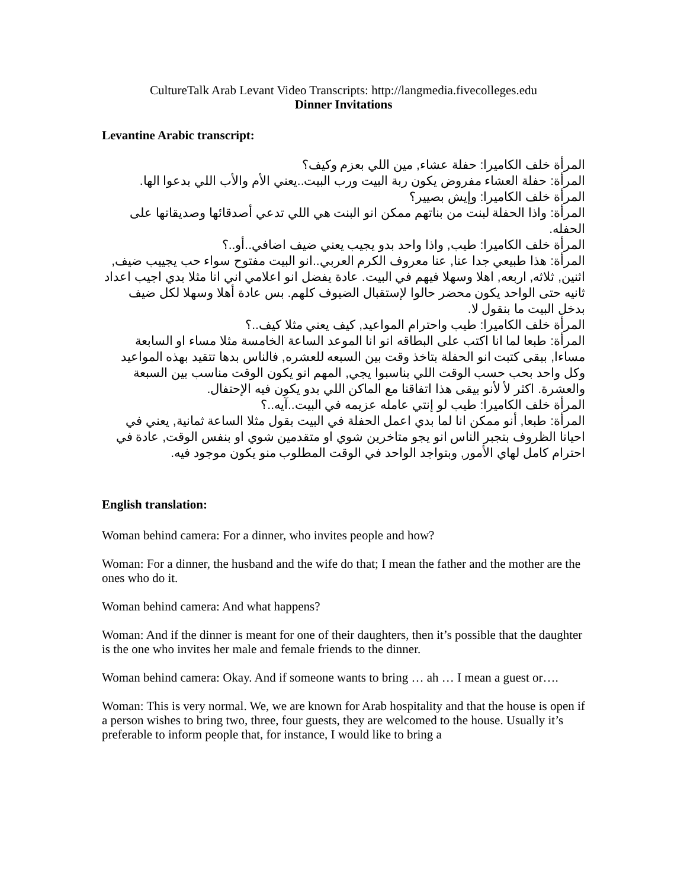CultureTalk Arab Levant Video Transcripts: http://langmedia.fivecolleges.edu
Dinner Invitations
Levantine Arabic transcript:
المرأة خلف الكاميرا: حفلة عشاء, مين اللي بعزم وكيف؟
المرأة: حفلة العشاء مفروض يكون ربة البيت ورب البيت..يعني الأم والأب اللي بدعوا الها.
المرأة خلف الكاميرا: وإيش بصيير؟
المرأة: واذا الحفلة لبنت من بناتهم ممكن انو البنت هي اللي تدعي أصدقائها وصديقاتها على الحفله.
المرأة خلف الكاميرا: طيب, واذا واحد بدو يجيب يعني ضيف اضافي..أو..؟
المرأة: هذا طبيعي جدا عنا, عنا معروف الكرم العربي..انو البيت مفتوح سواء حب يجييب ضيف, اثنين, ثلاثه, اربعه, اهلا وسهلا فيهم في البيت. عادة يفضل انو اعلامي اني انا مثلا بدي اجيب اعداد ثانيه حتى الواحد يكون محضر حالوا لإستقبال الضيوف كلهم. بس عادة أهلا وسهلا لكل ضيف بدخل البيت ما بنقول لا.
المرأة خلف الكاميرا: طيب واحترام المواعيد, كيف يعني مثلا كيف..؟
المرأة: طبعا لما انا اكتب على البطاقه انو انا الموعد الساعة الخامسة مثلا مساء او السابعة مساءا, ببقى كتبت انو الحفلة بتاخذ وقت بين السبعه للعشره, فالناس بدها تتقيد بهذه المواعيد وكل واحد بحب حسب الوقت اللي بناسبوا يجي, المهم انو يكون الوقت مناسب بين السبعة والعشرة. اكثر لأ لأنو بيقى هذا اتفاقنا مع الماكن اللي بدو يكون فيه الإحتفال.
المرأة خلف الكاميرا: طيب لو إنتي عامله عزيمه في البيت..آيه..؟
المرأة: طبعا, أنو ممكن انا لما بدي اعمل الحفلة في البيت بقول مثلا الساعة ثمانية, يعني في احيانا الظروف بتجبر الناس انو يجو متاخرين شوي او متقدمين شوي او بنفس الوقت, عادة في احترام كامل لهاي الأمور, وبتواجد الواحد في الوقت المطلوب منو يكون موجود فيه.
English translation:
Woman behind camera: For a dinner, who invites people and how?
Woman: For a dinner, the husband and the wife do that; I mean the father and the mother are the ones who do it.
Woman behind camera: And what happens?
Woman: And if the dinner is meant for one of their daughters, then it’s possible that the daughter is the one who invites her male and female friends to the dinner.
Woman behind camera: Okay. And if someone wants to bring … ah … I mean a guest or….
Woman: This is very normal. We, we are known for Arab hospitality and that the house is open if a person wishes to bring two, three, four guests, they are welcomed to the house. Usually it’s preferable to inform people that, for instance, I would like to bring a